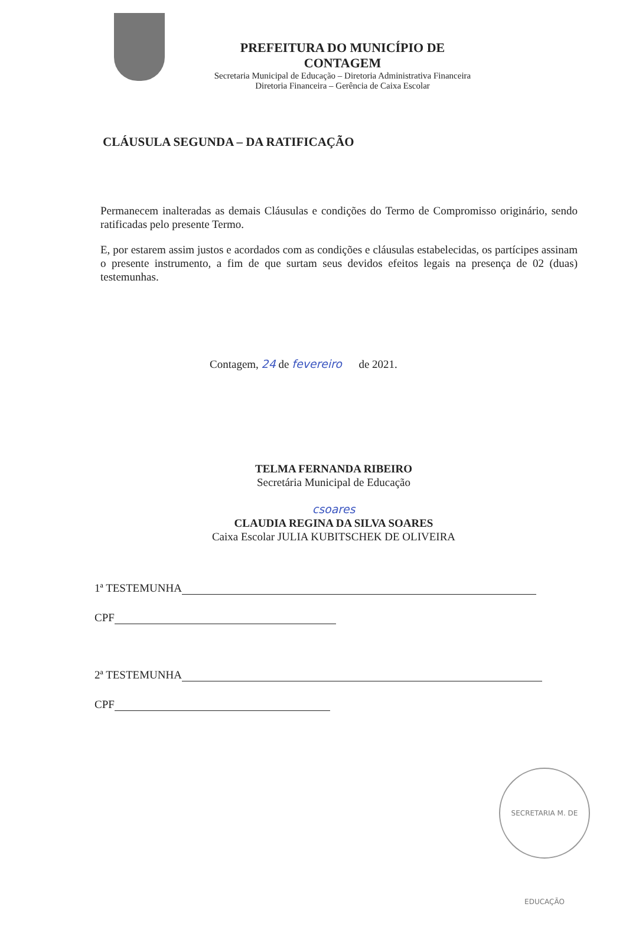PREFEITURA DO MUNICÍPIO DE CONTAGEM
Secretaria Municipal de Educação – Diretoria Administrativa Financeira
Diretoria Financeira – Gerência de Caixa Escolar
CLÁUSULA SEGUNDA – DA RATIFICAÇÃO
Permanecem inalteradas as demais Cláusulas e condições do Termo de Compromisso originário, sendo ratificadas pelo presente Termo.
E, por estarem assim justos e acordados com as condições e cláusulas estabelecidas, os partícipes assinam o presente instrumento, a fim de que surtam seus devidos efeitos legais na presença de 02 (duas) testemunhas.
Contagem, 24 de fevereiro de 2021.
TELMA FERNANDA RIBEIRO
Secretária Municipal de Educação
csoares
CLAUDIA REGINA DA SILVA SOARES
Caixa Escolar JULIA KUBITSCHEK DE OLIVEIRA
1ª TESTEMUNHA
CPF
2ª TESTEMUNHA
CPF
SECRETARIA M. DE EDUCAÇÃO